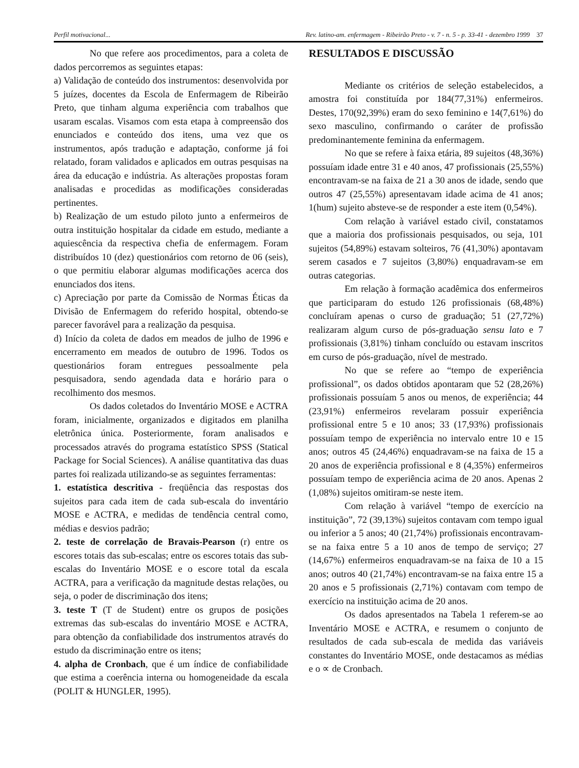Perfil motivacional... Rev. latino-am. enfermagem - Ribeirão Preto - v. 7 - n. 5 - p. 33-41 - dezembro 1999 37
No que refere aos procedimentos, para a coleta de dados percorremos as seguintes etapas:
a) Validação de conteúdo dos instrumentos: desenvolvida por 5 juízes, docentes da Escola de Enfermagem de Ribeirão Preto, que tinham alguma experiência com trabalhos que usaram escalas. Visamos com esta etapa à compreensão dos enunciados e conteúdo dos itens, uma vez que os instrumentos, após tradução e adaptação, conforme já foi relatado, foram validados e aplicados em outras pesquisas na área da educação e indústria. As alterações propostas foram analisadas e procedidas as modificações consideradas pertinentes.
b) Realização de um estudo piloto junto a enfermeiros de outra instituição hospitalar da cidade em estudo, mediante a aquiescência da respectiva chefia de enfermagem. Foram distribuídos 10 (dez) questionários com retorno de 06 (seis), o que permitiu elaborar algumas modificações acerca dos enunciados dos itens.
c) Apreciação por parte da Comissão de Normas Éticas da Divisão de Enfermagem do referido hospital, obtendo-se parecer favorável para a realização da pesquisa.
d) Início da coleta de dados em meados de julho de 1996 e encerramento em meados de outubro de 1996. Todos os questionários foram entregues pessoalmente pela pesquisadora, sendo agendada data e horário para o recolhimento dos mesmos.
Os dados coletados do Inventário MOSE e ACTRA foram, inicialmente, organizados e digitados em planilha eletrônica única. Posteriormente, foram analisados e processados através do programa estatístico SPSS (Statical Package for Social Sciences). A análise quantitativa das duas partes foi realizada utilizando-se as seguintes ferramentas:
1. estatística descritiva - freqüência das respostas dos sujeitos para cada item de cada sub-escala do inventário MOSE e ACTRA, e medidas de tendência central como, médias e desvios padrão;
2. teste de correlação de Bravais-Pearson (r) entre os escores totais das sub-escalas; entre os escores totais das sub-escalas do Inventário MOSE e o escore total da escala ACTRA, para a verificação da magnitude destas relações, ou seja, o poder de discriminação dos itens;
3. teste T (T de Student) entre os grupos de posições extremas das sub-escalas do inventário MOSE e ACTRA, para obtenção da confiabilidade dos instrumentos através do estudo da discriminação entre os itens;
4. alpha de Cronbach, que é um índice de confiabilidade que estima a coerência interna ou homogeneidade da escala (POLIT & HUNGLER, 1995).
RESULTADOS E DISCUSSÃO
Mediante os critérios de seleção estabelecidos, a amostra foi constituída por 184(77,31%) enfermeiros. Destes, 170(92,39%) eram do sexo feminino e 14(7,61%) do sexo masculino, confirmando o caráter de profissão predominantemente feminina da enfermagem.
No que se refere à faixa etária, 89 sujeitos (48,36%) possuíam idade entre 31 e 40 anos, 47 profissionais (25,55%) encontravam-se na faixa de 21 a 30 anos de idade, sendo que outros 47 (25,55%) apresentavam idade acima de 41 anos; 1(hum) sujeito absteve-se de responder a este item (0,54%).
Com relação à variável estado civil, constatamos que a maioria dos profissionais pesquisados, ou seja, 101 sujeitos (54,89%) estavam solteiros, 76 (41,30%) apontavam serem casados e 7 sujeitos (3,80%) enquadravam-se em outras categorias.
Em relação à formação acadêmica dos enfermeiros que participaram do estudo 126 profissionais (68,48%) concluíram apenas o curso de graduação; 51 (27,72%) realizaram algum curso de pós-graduação sensu lato e 7 profissionais (3,81%) tinham concluído ou estavam inscritos em curso de pós-graduação, nível de mestrado.
No que se refere ao “tempo de experiência profissional”, os dados obtidos apontaram que 52 (28,26%) profissionais possuíam 5 anos ou menos, de experiência; 44 (23,91%) enfermeiros revelaram possuir experiência profissional entre 5 e 10 anos; 33 (17,93%) profissionais possuíam tempo de experiência no intervalo entre 10 e 15 anos; outros 45 (24,46%) enquadravam-se na faixa de 15 a 20 anos de experiência profissional e 8 (4,35%) enfermeiros possuíam tempo de experiência acima de 20 anos. Apenas 2 (1,08%) sujeitos omitiram-se neste item.
Com relação à variável “tempo de exercício na instituição”, 72 (39,13%) sujeitos contavam com tempo igual ou inferior a 5 anos; 40 (21,74%) profissionais encontravam-se na faixa entre 5 a 10 anos de tempo de serviço; 27 (14,67%) enfermeiros enquadravam-se na faixa de 10 a 15 anos; outros 40 (21,74%) encontravam-se na faixa entre 15 a 20 anos e 5 profissionais (2,71%) contavam com tempo de exercício na instituição acima de 20 anos.
Os dados apresentados na Tabela 1 referem-se ao Inventário MOSE e ACTRA, e resumem o conjunto de resultados de cada sub-escala de medida das variáveis constantes do Inventário MOSE, onde destacamos as médias e o ∝ de Cronbach.